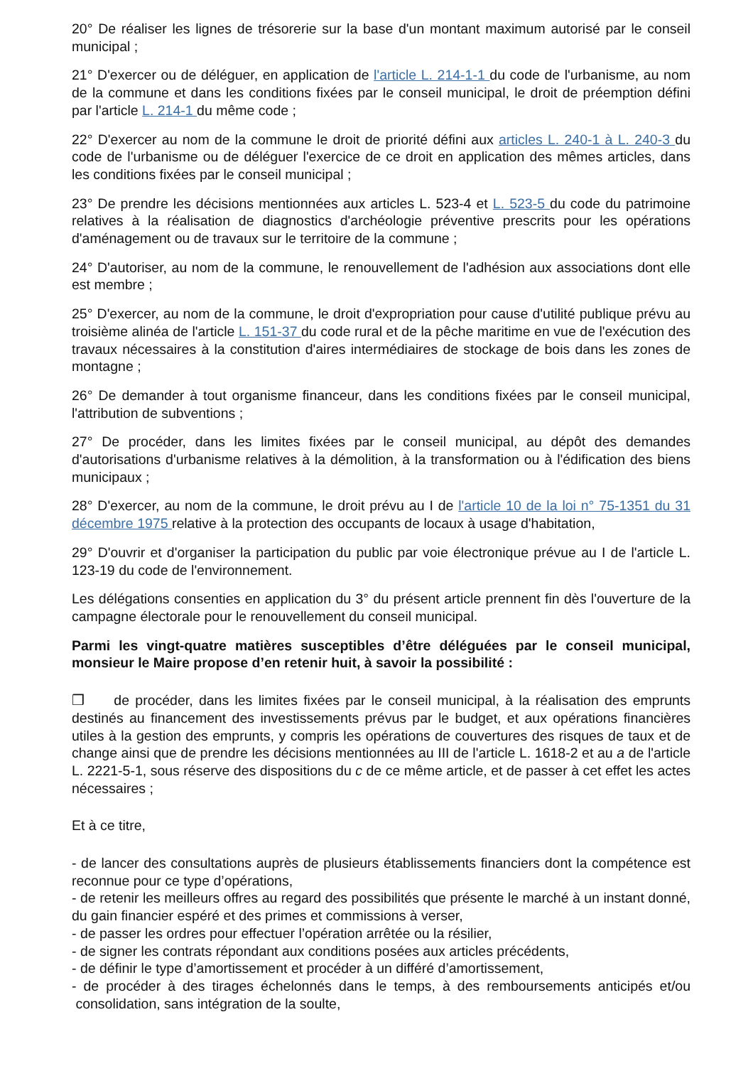20° De réaliser les lignes de trésorerie sur la base d'un montant maximum autorisé par le conseil municipal ;
21° D'exercer ou de déléguer, en application de l'article L. 214-1-1 du code de l'urbanisme, au nom de la commune et dans les conditions fixées par le conseil municipal, le droit de préemption défini par l'article L. 214-1 du même code ;
22° D'exercer au nom de la commune le droit de priorité défini aux articles L. 240-1 à L. 240-3 du code de l'urbanisme ou de déléguer l'exercice de ce droit en application des mêmes articles, dans les conditions fixées par le conseil municipal ;
23° De prendre les décisions mentionnées aux articles L. 523-4 et L. 523-5 du code du patrimoine relatives à la réalisation de diagnostics d'archéologie préventive prescrits pour les opérations d'aménagement ou de travaux sur le territoire de la commune ;
24° D'autoriser, au nom de la commune, le renouvellement de l'adhésion aux associations dont elle est membre ;
25° D'exercer, au nom de la commune, le droit d'expropriation pour cause d'utilité publique prévu au troisième alinéa de l'article L. 151-37 du code rural et de la pêche maritime en vue de l'exécution des travaux nécessaires à la constitution d'aires intermédiaires de stockage de bois dans les zones de montagne ;
26° De demander à tout organisme financeur, dans les conditions fixées par le conseil municipal, l'attribution de subventions ;
27° De procéder, dans les limites fixées par le conseil municipal, au dépôt des demandes d'autorisations d'urbanisme relatives à la démolition, à la transformation ou à l'édification des biens municipaux ;
28° D'exercer, au nom de la commune, le droit prévu au I de l'article 10 de la loi n° 75-1351 du 31 décembre 1975 relative à la protection des occupants de locaux à usage d'habitation,
29° D'ouvrir et d'organiser la participation du public par voie électronique prévue au I de l'article L. 123-19 du code de l'environnement.
Les délégations consenties en application du 3° du présent article prennent fin dès l'ouverture de la campagne électorale pour le renouvellement du conseil municipal.
Parmi les vingt-quatre matières susceptibles d’être déléguées par le conseil municipal, monsieur le Maire propose d’en retenir huit, à savoir la possibilité :
❒ de procéder, dans les limites fixées par le conseil municipal, à la réalisation des emprunts destinés au financement des investissements prévus par le budget, et aux opérations financières utiles à la gestion des emprunts, y compris les opérations de couvertures des risques de taux et de change ainsi que de prendre les décisions mentionnées au III de l'article L. 1618-2 et au a de l'article L. 2221-5-1, sous réserve des dispositions du c de ce même article, et de passer à cet effet les actes nécessaires ;
Et à ce titre,
- de lancer des consultations auprès de plusieurs établissements financiers dont la compétence est reconnue pour ce type d’opérations,
- de retenir les meilleurs offres au regard des possibilités que présente le marché à un instant donné, du gain financier espéré et des primes et commissions à verser,
- de passer les ordres pour effectuer l’opération arrêtée ou la résilier,
- de signer les contrats répondant aux conditions posées aux articles précédents,
- de définir le type d’amortissement et procéder à un différé d’amortissement,
- de procéder à des tirages échelonnés dans le temps, à des remboursements anticipés et/ou consolidation, sans intégration de la soulte,